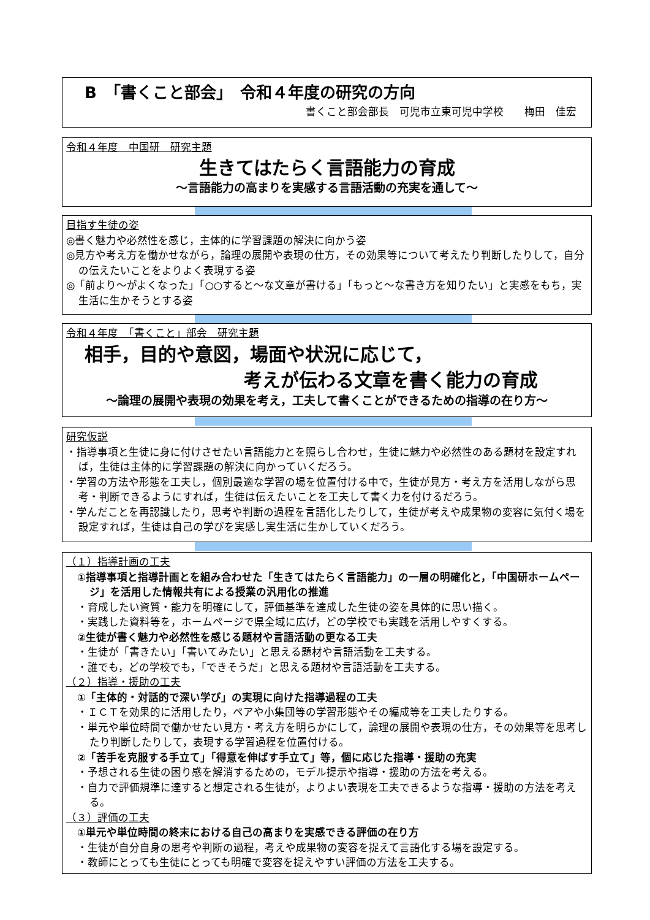B　「書くこと部会」　令和４年度の研究の方向
書くこと部会部長　可児市立東可児中学校　　梅田　佳宏
令和４年度　中国研　研究主題
生きてはたらく言語能力の育成
～言語能力の高まりを実感する言語活動の充実を通して～
目指す生徒の姿
◎書く魅力や必然性を感じ，主体的に学習課題の解決に向かう姿
◎見方や考え方を働かせながら，論理の展開や表現の仕方，その効果等について考えたり判断したりして，自分の伝えたいことをよりよく表現する姿
◎「前より～がよくなった」「○○すると～な文章が書ける」「もっと～な書き方を知りたい」と実感をもち，実生活に生かそうとする姿
令和４年度　「書くこと」部会　研究主題
相手，目的や意図，場面や状況に応じて，
考えが伝わる文章を書く能力の育成
～論理の展開や表現の効果を考え，工夫して書くことができるための指導の在り方～
研究仮説
・指導事項と生徒に身に付けさせたい言語能力とを照らし合わせ，生徒に魅力や必然性のある題材を設定すれば，生徒は主体的に学習課題の解決に向かっていくだろう。
・学習の方法や形態を工夫し，個別最適な学習の場を位置付ける中で，生徒が見方・考え方を活用しながら思考・判断できるようにすれば，生徒は伝えたいことを工夫して書く力を付けるだろう。
・学んだことを再認識したり，思考や判断の過程を言語化したりして，生徒が考えや成果物の変容に気付く場を設定すれば，生徒は自己の学びを実感し実生活に生かしていくだろう。
（１）指導計画の工夫
①指導事項と指導計画とを組み合わせた「生きてはたらく言語能力」の一層の明確化と，「中国研ホームページ」を活用した情報共有による授業の汎用化の推進
・育成したい資質・能力を明確にして，評価基準を達成した生徒の姿を具体的に思い描く。
・実践した資料等を，ホームページで県全域に広げ，どの学校でも実践を活用しやすくする。
②生徒が書く魅力や必然性を感じる題材や言語活動の更なる工夫
・生徒が「書きたい」「書いてみたい」と思える題材や言語活動を工夫する。
・誰でも，どの学校でも，「できそうだ」と思える題材や言語活動を工夫する。
（２）指導・援助の工夫
①「主体的・対話的で深い学び」の実現に向けた指導過程の工夫
・ＩＣＴを効果的に活用したり，ペアや小集団等の学習形態やその編成等を工夫したりする。
・単元や単位時間で働かせたい見方・考え方を明らかにして，論理の展開や表現の仕方，その効果等を思考したり判断したりして，表現する学習過程を位置付ける。
②「苦手を克服する手立て」「得意を伸ばす手立て」等，個に応じた指導・援助の充実
・予想される生徒の困り感を解消するための，モデル提示や指導・援助の方法を考える。
・自力で評価規準に達すると想定される生徒が，よりよい表現を工夫できるような指導・援助の方法を考える。
（３）評価の工夫
①単元や単位時間の終末における自己の高まりを実感できる評価の在り方
・生徒が自分自身の思考や判断の過程，考えや成果物の変容を捉えて言語化する場を設定する。
・教師にとっても生徒にとっても明確で変容を捉えやすい評価の方法を工夫する。